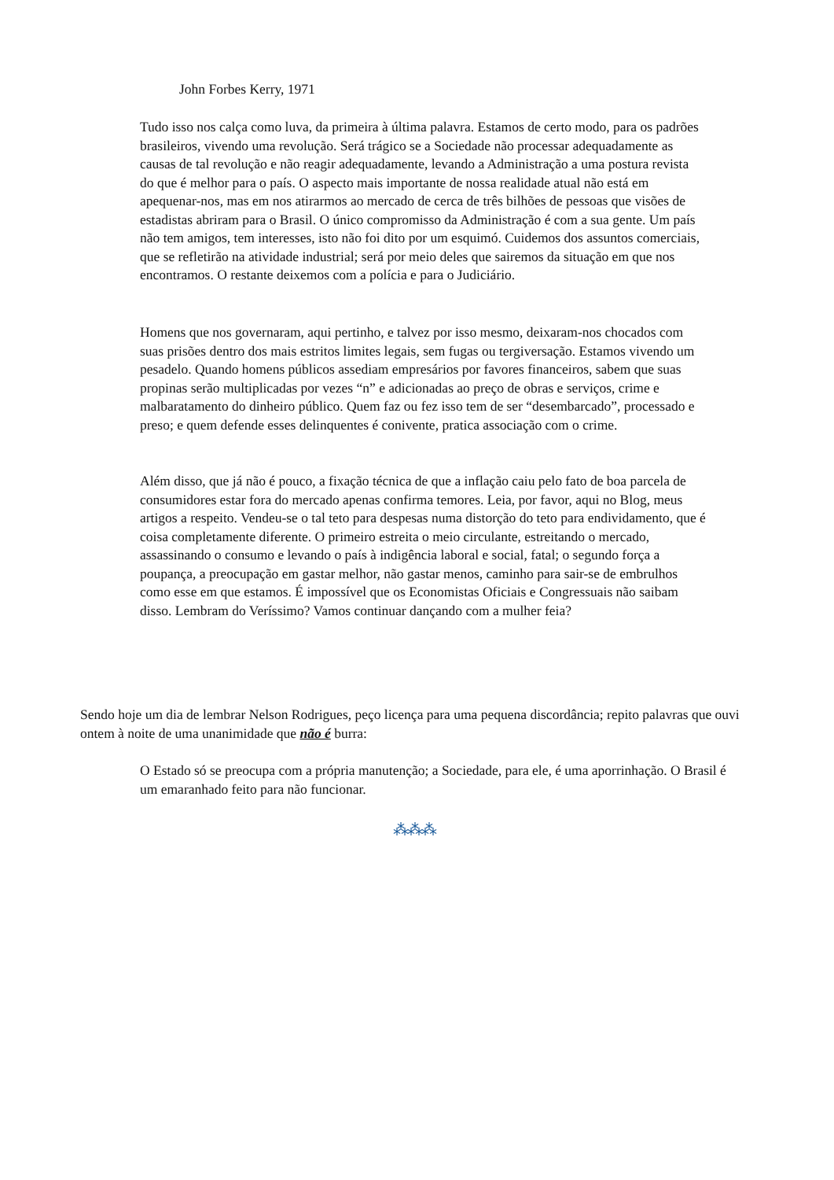John Forbes Kerry, 1971
Tudo isso nos calça como luva, da primeira à última palavra. Estamos de certo modo, para os padrões brasileiros, vivendo uma revolução. Será trágico se a Sociedade não processar adequadamente as causas de tal revolução e não reagir adequadamente, levando a Administração a uma postura revista do que é melhor para o país. O aspecto mais importante de nossa realidade atual não está em apequenar-nos, mas em nos atirarmos ao mercado de cerca de três bilhões de pessoas que visões de estadistas abriram para o Brasil. O único compromisso da Administração é com a sua gente. Um país não tem amigos, tem interesses, isto não foi dito por um esquimó. Cuidemos dos assuntos comerciais, que se refletirão na atividade industrial; será por meio deles que sairemos da situação em que nos encontramos. O restante deixemos com a polícia e para o Judiciário.
Homens que nos governaram, aqui pertinho, e talvez por isso mesmo, deixaram-nos chocados com suas prisões dentro dos mais estritos limites legais, sem fugas ou tergiversação. Estamos vivendo um pesadelo. Quando homens públicos assediam empresários por favores financeiros, sabem que suas propinas serão multiplicadas por vezes “n” e adicionadas ao preço de obras e serviços, crime e malbaratamento do dinheiro público. Quem faz ou fez isso tem de ser “desembarcado”, processado e preso; e quem defende esses delinquentes é conivente, pratica associação com o crime.
Além disso, que já não é pouco, a fixação técnica de que a inflação caiu pelo fato de boa parcela de consumidores estar fora do mercado apenas confirma temores. Leia, por favor, aqui no Blog, meus artigos a respeito. Vendeu-se o tal teto para despesas numa distorção do teto para endividamento, que é coisa completamente diferente. O primeiro estreita o meio circulante, estreitando o mercado, assassinando o consumo e levando o país à indigência laboral e social, fatal; o segundo força a poupança, a preocupação em gastar melhor, não gastar menos, caminho para sair-se de embrulhos como esse em que estamos. É impossível que os Economistas Oficiais e Congressuais não saibam disso. Lembram do Veríssimo? Vamos continuar dançando com a mulher feia?
Sendo hoje um dia de lembrar Nelson Rodrigues, peço licença para uma pequena discordância; repito palavras que ouvi ontem à noite de uma unanimidade que não é burra:
O Estado só se preocupa com a própria manutenção; a Sociedade, para ele, é uma aporrinhação. O Brasil é um emaranhado feito para não funcionar.
⁂⁂⁂